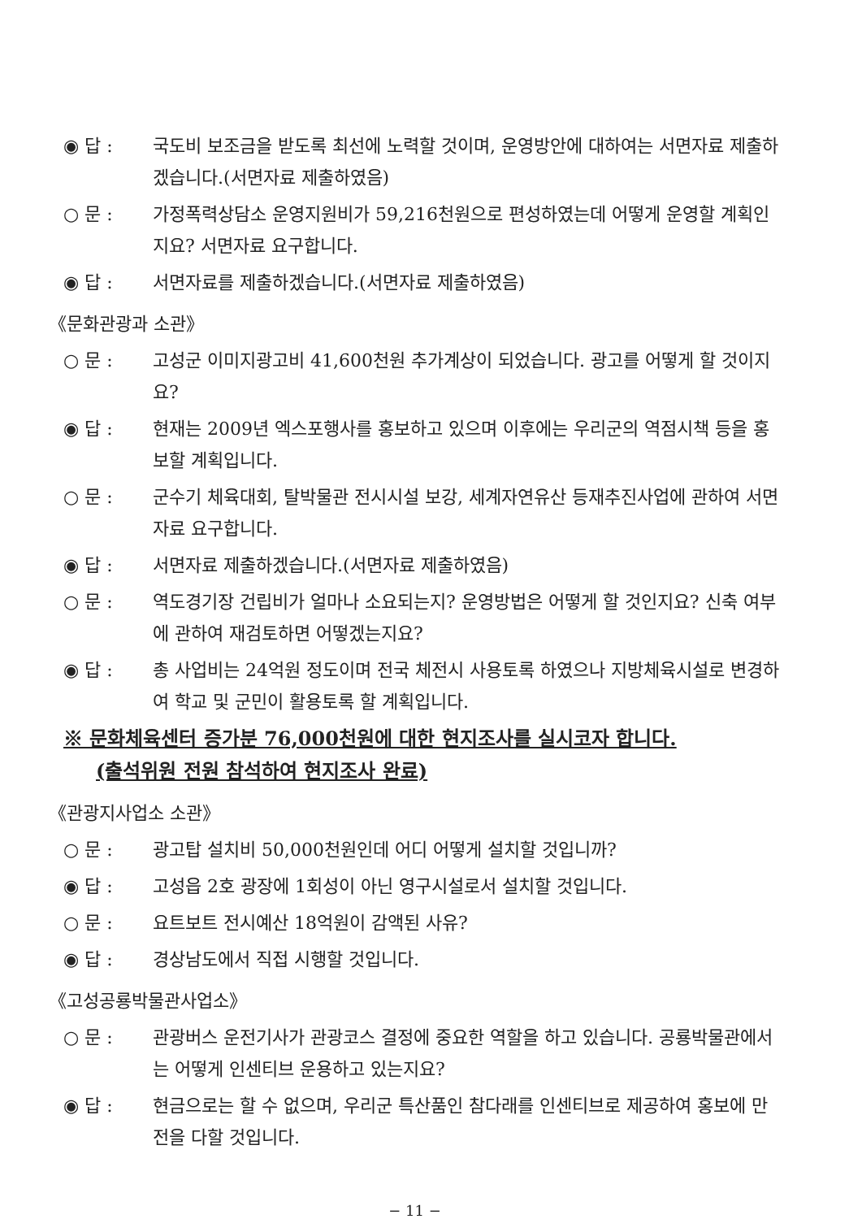◉ 답 : 국도비 보조금을 받도록 최선에 노력할 것이며, 운영방안에 대하여는 서면자료 제출하겠습니다.(서면자료 제출하였음)
○ 문 : 가정폭력상담소 운영지원비가 59,216천원으로 편성하였는데 어떻게 운영할 계획인지요? 서면자료 요구합니다.
◉ 답 : 서면자료를 제출하겠습니다.(서면자료 제출하였음)
《문화관광과 소관》
○ 문 : 고성군 이미지광고비 41,600천원 추가계상이 되었습니다. 광고를 어떻게 할 것이지요?
◉ 답 : 현재는 2009년 엑스포행사를 홍보하고 있으며 이후에는 우리군의 역점시책 등을 홍보할 계획입니다.
○ 문 : 군수기 체육대회, 탈박물관 전시시설 보강, 세계자연유산 등재추진사업에 관하여 서면자료 요구합니다.
◉ 답 : 서면자료 제출하겠습니다.(서면자료 제출하였음)
○ 문 : 역도경기장 건립비가 얼마나 소요되는지? 운영방법은 어떻게 할 것인지요? 신축 여부에 관하여 재검토하면 어떻겠는지요?
◉ 답 : 총 사업비는 24억원 정도이며 전국 체전시 사용토록 하였으나 지방체육시설로 변경하여 학교 및 군민이 활용토록 할 계획입니다.
※ 문화체육센터 증가분 76,000천원에 대한 현지조사를 실시코자 합니다.
(출석위원 전원 참석하여 현지조사 완료)
《관광지사업소 소관》
○ 문 : 광고탑 설치비 50,000천원인데 어디 어떻게 설치할 것입니까?
◉ 답 : 고성읍 2호 광장에 1회성이 아닌 영구시설로서 설치할 것입니다.
○ 문 : 요트보트 전시예산 18억원이 감액된 사유?
◉ 답 : 경상남도에서 직접 시행할 것입니다.
《고성공룡박물관사업소》
○ 문 : 관광버스 운전기사가 관광코스 결정에 중요한 역할을 하고 있습니다. 공룡박물관에서는 어떻게 인센티브 운용하고 있는지요?
◉ 답 : 현금으로는 할 수 없으며, 우리군 특산품인 참다래를 인센티브로 제공하여 홍보에 만전을 다할 것입니다.
− 11 −